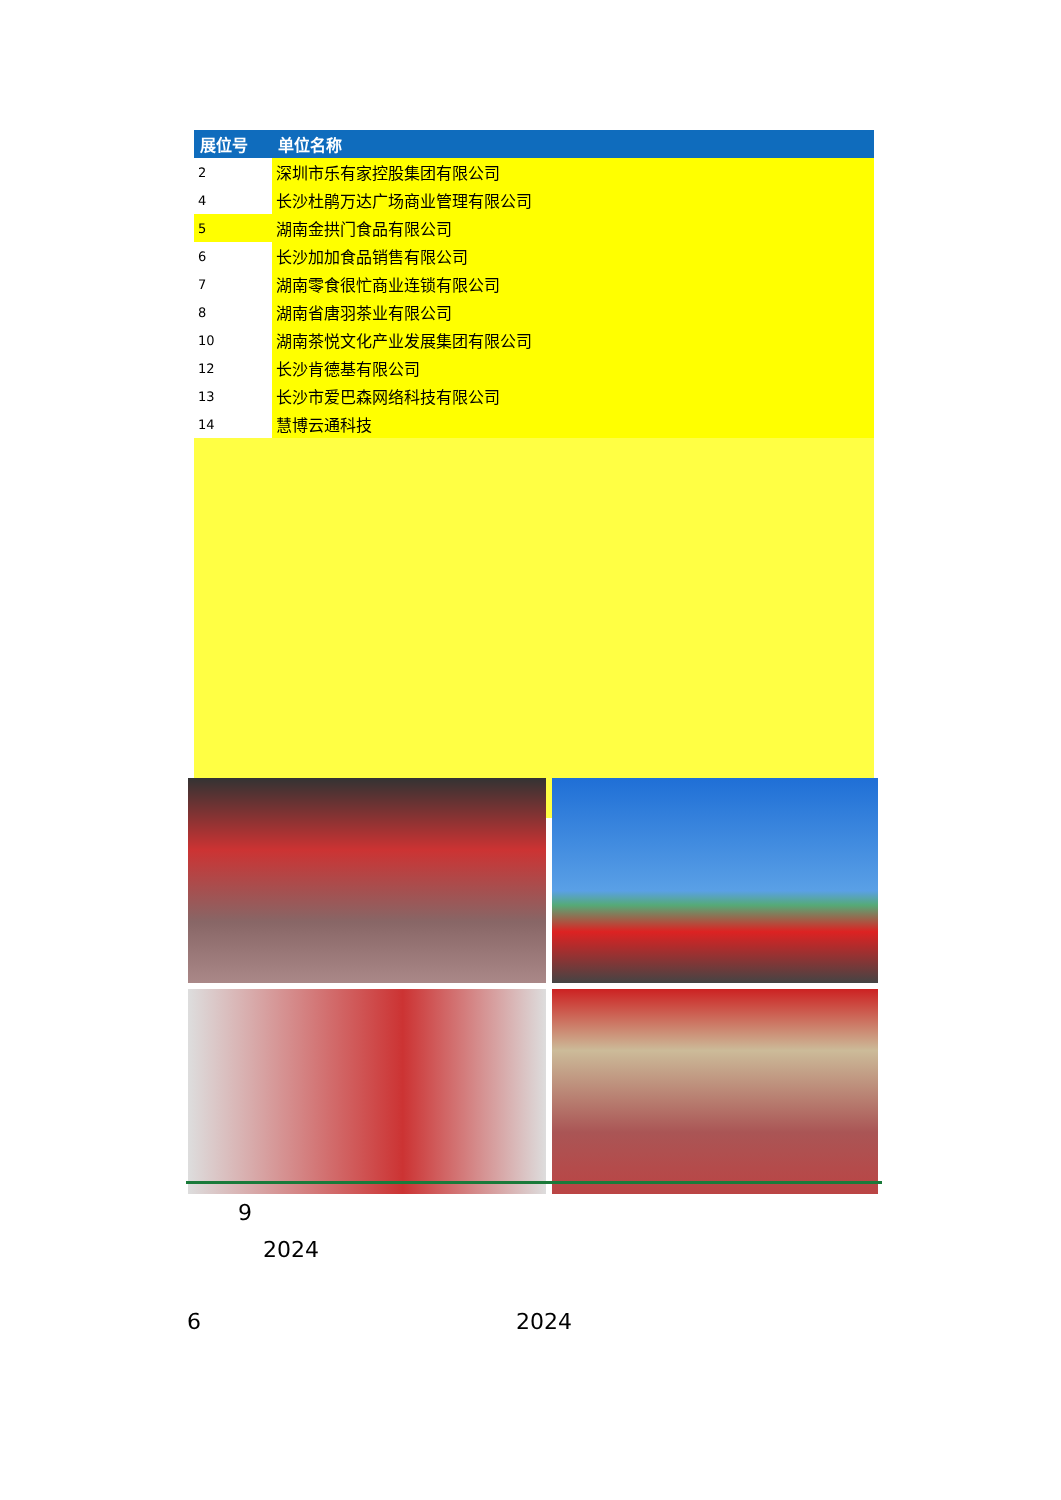| 展位号 | 单位名称 |
| --- | --- |
| 2 | 深圳市乐有家控股集团有限公司 |
| 4 | 长沙杜鹃万达广场商业管理有限公司 |
| 5 | 湖南金拱门食品有限公司 |
| 6 | 长沙加加食品销售有限公司 |
| 7 | 湖南零食很忙商业连锁有限公司 |
| 8 | 湖南省唐羽茶业有限公司 |
| 10 | 湖南茶悦文化产业发展集团有限公司 |
| 12 | 长沙肯德基有限公司 |
| 13 | 长沙市爱巴森网络科技有限公司 |
| 14 | 慧博云通科技 |
9
2024
6 2024